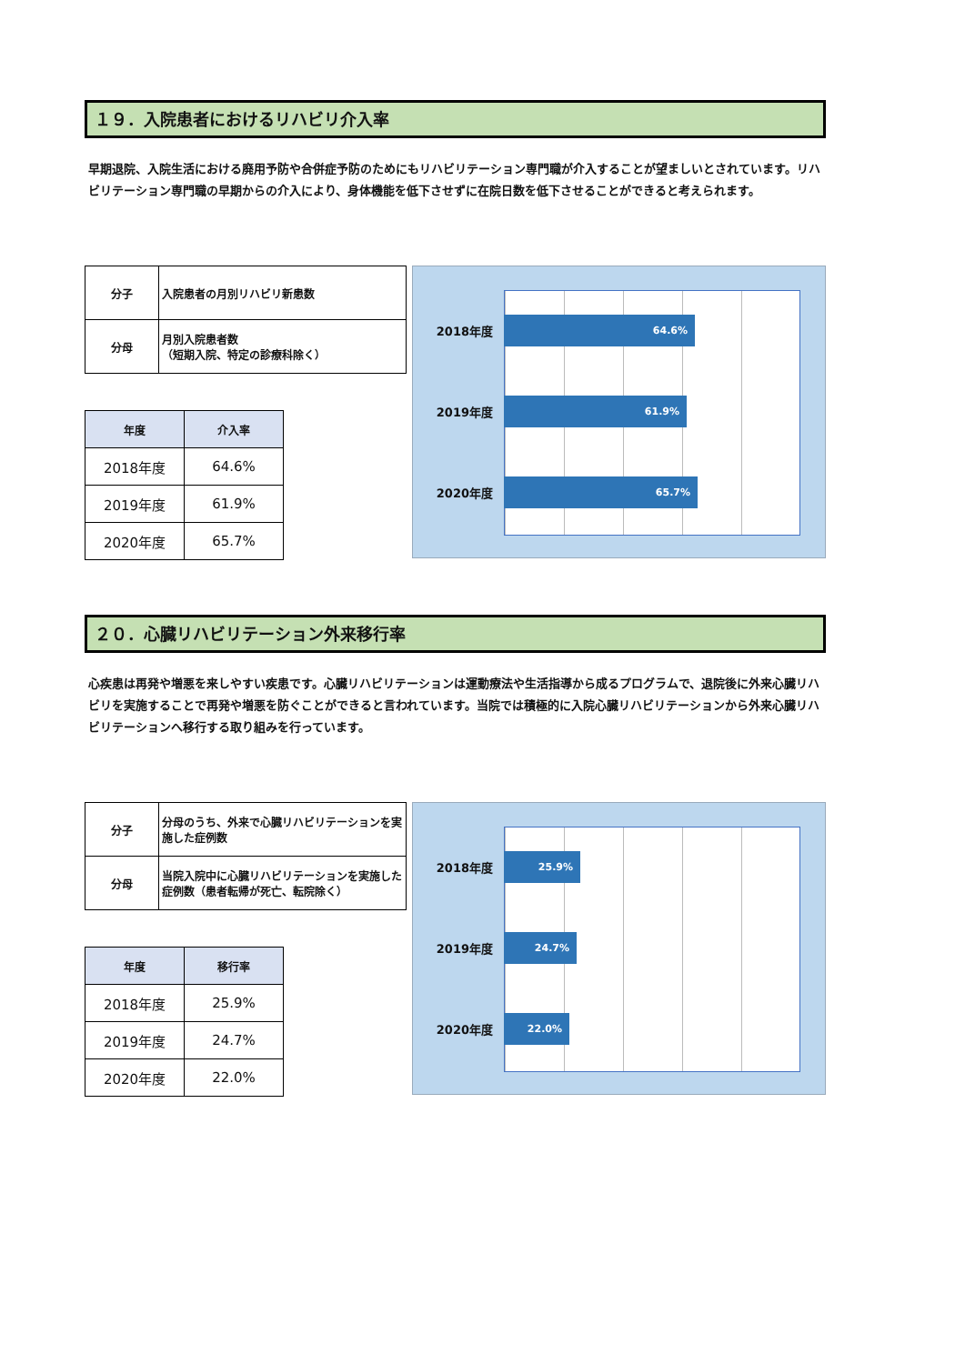１９．入院患者におけるリハビリ介入率
早期退院、入院生活における廃用予防や合併症予防のためにもリハビリテーション専門職が介入することが望ましいとされています。リハビリテーション専門職の早期からの介入により、身体機能を低下させずに在院日数を低下させることができると考えられます。
| 分子 | 入院患者の月別リハビリ新患数 |
| 分母 | 月別入院患者数 （短期入院、特定の診療科除く） |
| 年度 | 介入率 |
| --- | --- |
| 2018年度 | 64.6% |
| 2019年度 | 61.9% |
| 2020年度 | 65.7% |
2018年度
64.6%
2019年度
61.9%
2020年度
65.7%
２０．心臓リハビリテーション外来移行率
心疾患は再発や増悪を来しやすい疾患です。心臓リハビリテーションは運動療法や生活指導から成るプログラムで、退院後に外来心臓リハビリを実施することで再発や増悪を防ぐことができると言われています。当院では積極的に入院心臓リハビリテーションから外来心臓リハビリテーションへ移行する取り組みを行っています。
| 分子 | 分母のうち、外来で心臓リハビリテーションを実施した症例数 |
| 分母 | 当院入院中に心臓リハビリテーションを実施した症例数（患者転帰が死亡、転院除く） |
| 年度 | 移行率 |
| --- | --- |
| 2018年度 | 25.9% |
| 2019年度 | 24.7% |
| 2020年度 | 22.0% |
2018年度
25.9%
2019年度
24.7%
2020年度
22.0%